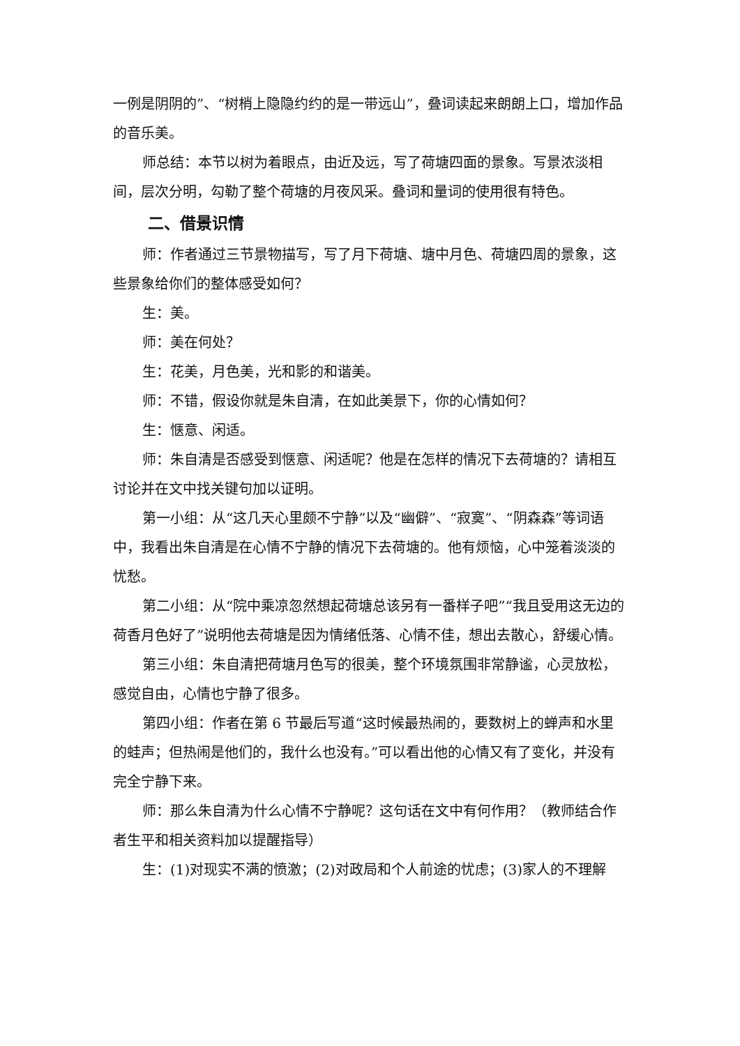一例是阴阴的”、“树梢上隐隐约约的是一带远山”，叠词读起来朗朗上口，增加作品的音乐美。
师总结：本节以树为着眼点，由近及远，写了荷塘四面的景象。写景浓淡相间，层次分明，勾勒了整个荷塘的月夜风采。叠词和量词的使用很有特色。
二、借景识情
师：作者通过三节景物描写，写了月下荷塘、塘中月色、荷塘四周的景象，这些景象给你们的整体感受如何？
生：美。
师：美在何处？
生：花美，月色美，光和影的和谐美。
师：不错，假设你就是朱自清，在如此美景下，你的心情如何？
生：惬意、闲适。
师：朱自清是否感受到惬意、闲适呢？他是在怎样的情况下去荷塘的？请相互讨论并在文中找关键句加以证明。
第一小组：从“这几天心里颇不宁静”以及“幽僻”、“寂寞”、“阴森森”等词语中，我看出朱自清是在心情不宁静的情况下去荷塘的。他有烦恼，心中笼着淡淡的忧愁。
第二小组：从“院中乘凉忽然想起荷塘总该另有一番样子吧”“我且受用这无边的荷香月色好了”说明他去荷塘是因为情绪低落、心情不佳，想出去散心，舒缓心情。
第三小组：朱自清把荷塘月色写的很美，整个环境氛围非常静谧，心灵放松，感觉自由，心情也宁静了很多。
第四小组：作者在第 6 节最后写道“这时候最热闹的，要数树上的蝉声和水里的蛙声；但热闹是他们的，我什么也没有。”可以看出他的心情又有了变化，并没有完全宁静下来。
师：那么朱自清为什么心情不宁静呢？这句话在文中有何作用？（教师结合作者生平和相关资料加以提醒指导）
生：(1)对现实不满的愤激；(2)对政局和个人前途的忧虑；(3)家人的不理解